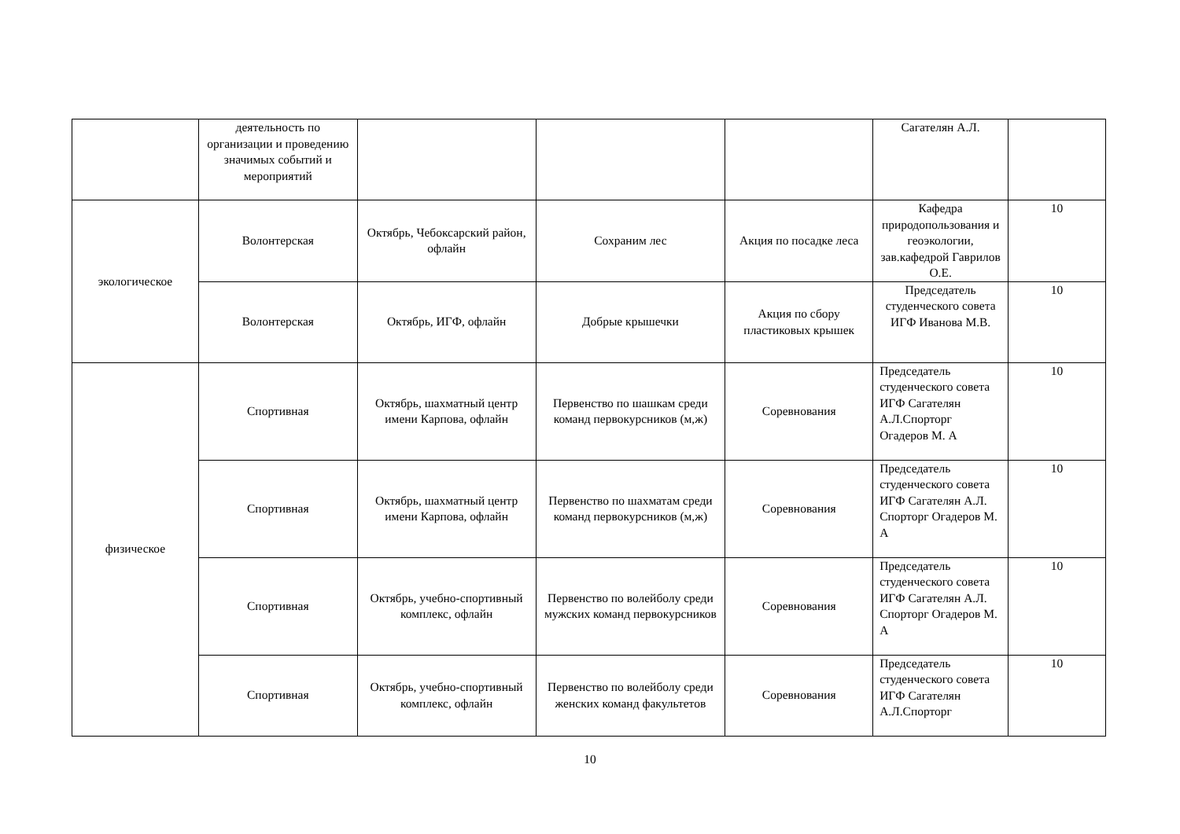| | деятельность по организации и проведению значимых событий и мероприятий | | | | Сагателян А.Л. | |
| экологическое | Волонтерская | Октябрь, Чебоксарский район, офлайн | Сохраним лес | Акция по посадке леса | Кафедра природопользования и геоэкологии, зав.кафедрой Гаврилов О.Е. | 10 |
| | Волонтерская | Октябрь, ИГФ, офлайн | Добрые крышечки | Акция по сбору пластиковых крышек | Председатель студенческого совета ИГФ Иванова М.В. | 10 |
| физическое | Спортивная | Октябрь, шахматный центр имени Карпова, офлайн | Первенство по шашкам среди команд первокурсников (м,ж) | Соревнования | Председатель студенческого совета ИГФ Сагателян А.Л.Спорторг Огадеров М. А | 10 |
| | Спортивная | Октябрь, шахматный центр имени Карпова, офлайн | Первенство по шахматам среди команд первокурсников (м,ж) | Соревнования | Председатель студенческого совета ИГФ Сагателян А.Л. Спорторг Огадеров М. А | 10 |
| | Спортивная | Октябрь, учебно-спортивный комплекс, офлайн | Первенство по волейболу среди мужских команд первокурсников | Соревнования | Председатель студенческого совета ИГФ Сагателян А.Л. Спорторг Огадеров М. А | 10 |
| | Спортивная | Октябрь, учебно-спортивный комплекс, офлайн | Первенство по волейболу среди женских команд факультетов | Соревнования | Председатель студенческого совета ИГФ Сагателян А.Л.Спорторг | 10 |
10